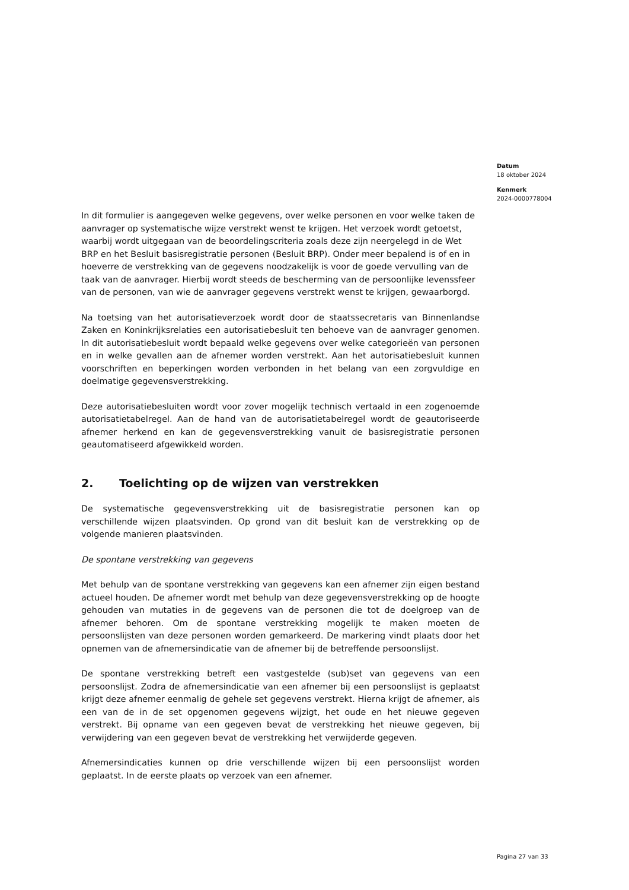Datum
18 oktober 2024
Kenmerk
2024-0000778004
In dit formulier is aangegeven welke gegevens, over welke personen en voor welke taken de aanvrager op systematische wijze verstrekt wenst te krijgen. Het verzoek wordt getoetst, waarbij wordt uitgegaan van de beoordelingscriteria zoals deze zijn neergelegd in de Wet BRP en het Besluit basisregistratie personen (Besluit BRP). Onder meer bepalend is of en in hoeverre de verstrekking van de gegevens noodzakelijk is voor de goede vervulling van de taak van de aanvrager. Hierbij wordt steeds de bescherming van de persoonlijke levenssfeer van de personen, van wie de aanvrager gegevens verstrekt wenst te krijgen, gewaarborgd.
Na toetsing van het autorisatieverzoek wordt door de staatssecretaris van Binnenlandse Zaken en Koninkrijksrelaties een autorisatiebesluit ten behoeve van de aanvrager genomen. In dit autorisatiebesluit wordt bepaald welke gegevens over welke categorieën van personen en in welke gevallen aan de afnemer worden verstrekt. Aan het autorisatiebesluit kunnen voorschriften en beperkingen worden verbonden in het belang van een zorgvuldige en doelmatige gegevensverstrekking.
Deze autorisatiebesluiten wordt voor zover mogelijk technisch vertaald in een zogenoemde autorisatietabelregel. Aan de hand van de autorisatietabelregel wordt de geautoriseerde afnemer herkend en kan de gegevensverstrekking vanuit de basisregistratie personen geautomatiseerd afgewikkeld worden.
2. Toelichting op de wijzen van verstrekken
De systematische gegevensverstrekking uit de basisregistratie personen kan op verschillende wijzen plaatsvinden. Op grond van dit besluit kan de verstrekking op de volgende manieren plaatsvinden.
De spontane verstrekking van gegevens
Met behulp van de spontane verstrekking van gegevens kan een afnemer zijn eigen bestand actueel houden. De afnemer wordt met behulp van deze gegevensverstrekking op de hoogte gehouden van mutaties in de gegevens van de personen die tot de doelgroep van de afnemer behoren. Om de spontane verstrekking mogelijk te maken moeten de persoonslijsten van deze personen worden gemarkeerd. De markering vindt plaats door het opnemen van de afnemersindicatie van de afnemer bij de betreffende persoonslijst.
De spontane verstrekking betreft een vastgestelde (sub)set van gegevens van een persoonslijst. Zodra de afnemersindicatie van een afnemer bij een persoonslijst is geplaatst krijgt deze afnemer eenmalig de gehele set gegevens verstrekt. Hierna krijgt de afnemer, als een van de in de set opgenomen gegevens wijzigt, het oude en het nieuwe gegeven verstrekt. Bij opname van een gegeven bevat de verstrekking het nieuwe gegeven, bij verwijdering van een gegeven bevat de verstrekking het verwijderde gegeven.
Afnemersindicaties kunnen op drie verschillende wijzen bij een persoonslijst worden geplaatst. In de eerste plaats op verzoek van een afnemer.
Pagina 27 van 33